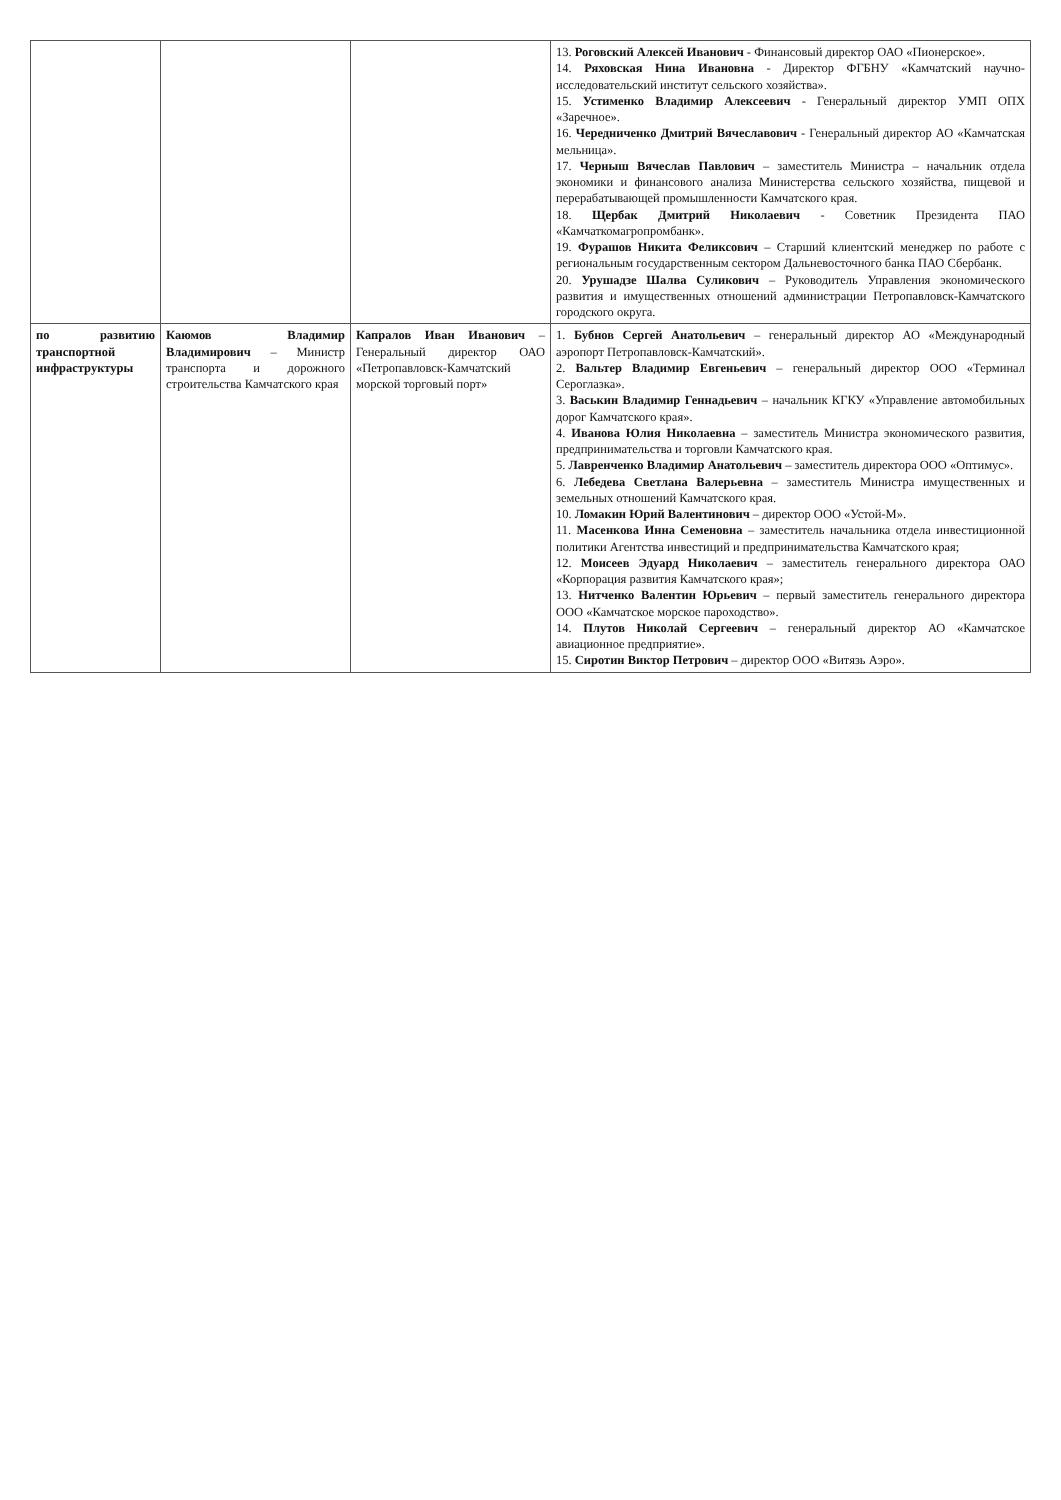| | | | 13. Роговский Алексей Иванович - Финансовый директор ОАО «Пионерское». 14. Ряховская Нина Ивановна - Директор ФГБНУ «Камчатский научно-исследовательский институт сельского хозяйства». 15. Устименко Владимир Алексеевич - Генеральный директор УМП ОПХ «Заречное». 16. Чередниченко Дмитрий Вячеславович - Генеральный директор АО «Камчатская мельница». 17. Черныш Вячеслав Павлович – заместитель Министра – начальник отдела экономики и финансового анализа Министерства сельского хозяйства, пищевой и перерабатывающей промышленности Камчатского края. 18. Щербак Дмитрий Николаевич - Советник Президента ПАО «Камчаткомагропромбанк». 19. Фурашов Никита Феликсович – Старший клиентский менеджер по работе с региональным государственным сектором Дальневосточного банка ПАО Сбербанк. 20. Урушадзе Шалва Суликович – Руководитель Управления экономического развития и имущественных отношений администрации Петропавловск-Камчатского городского округа. |
| по развитию транспортной инфраструктуры | Каюмов Владимир Владимирович – Министр транспорта и дорожного строительства Камчатского края | Капралов Иван Иванович – Генеральный директор ОАО «Петропавловск-Камчатский морской торговый порт» | 1. Бубнов Сергей Анатольевич – генеральный директор АО «Международный аэропорт Петропавловск-Камчатский». 2. Вальтер Владимир Евгеньевич – генеральный директор ООО «Терминал Сероглазка». 3. Васькин Владимир Геннадьевич – начальник КГКУ «Управление автомобильных дорог Камчатского края». 4. Иванова Юлия Николаевна – заместитель Министра экономического развития, предпринимательства и торговли Камчатского края. 5. Лавренченко Владимир Анатольевич – заместитель директора ООО «Оптимус». 6. Лебедева Светлана Валерьевна – заместитель Министра имущественных и земельных отношений Камчатского края. 10. Ломакин Юрий Валентинович – директор ООО «Устой-М». 11. Масенкова Инна Семеновна – заместитель начальника отдела инвестиционной политики Агентства инвестиций и предпринимательства Камчатского края; 12. Моисеев Эдуард Николаевич – заместитель генерального директора ОАО «Корпорация развития Камчатского края»; 13. Нитченко Валентин Юрьевич – первый заместитель генерального директора ООО «Камчатское морское пароходство». 14. Плутов Николай Сергеевич – генеральный директор АО «Камчатское авиационное предприятие». 15. Сиротин Виктор Петрович – директор ООО «Витязь Аэро». |